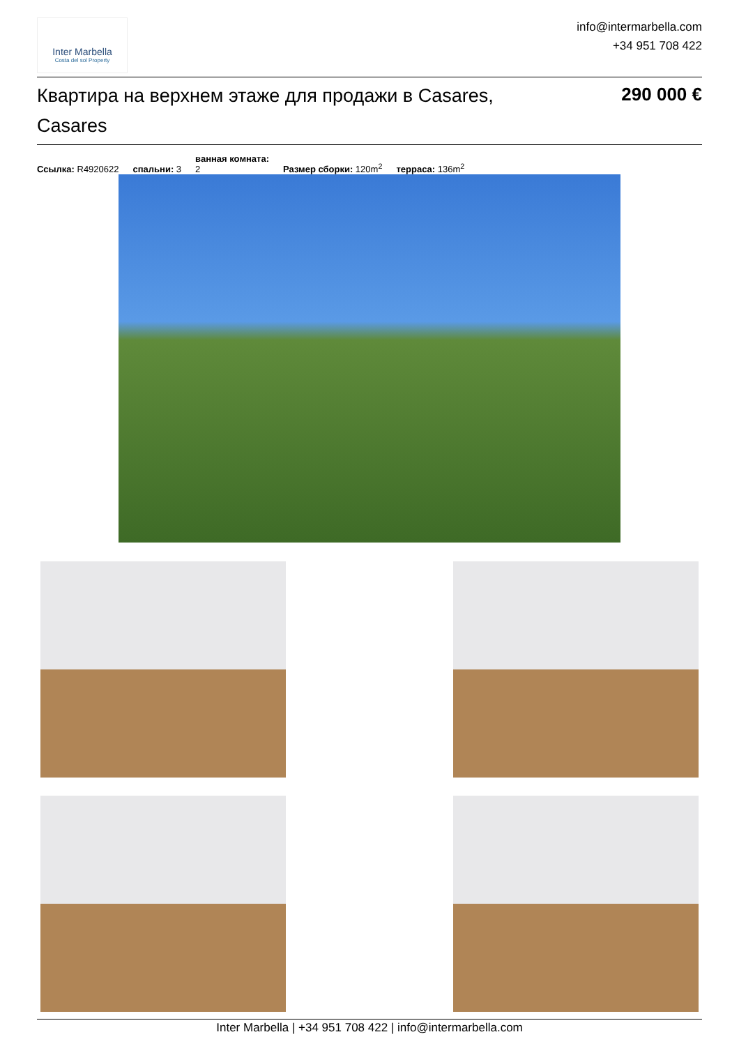Inter Marbella
Costa del sol Property
info@intermarbella.com
+34 951 708 422
Квартира на верхнем этаже для продажи в Casares, Casares
290 000 €
Ссылка: R4920622 спальни: 3 ванная комната:
2 Размер сборки: 120m<sup>2</sup> терраса: 136m<sup>2</sup>
Inter Marbella | +34 951 708 422 | info@intermarbella.com